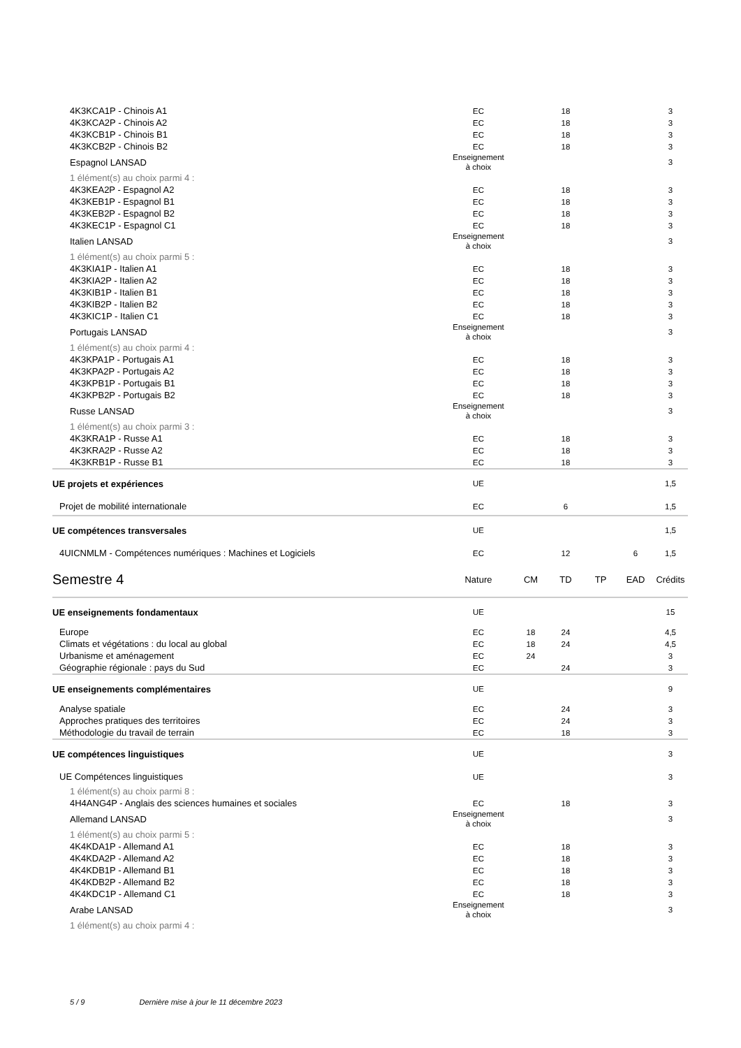| 4K3KCA1P - Chinois A1 | EC | | 18 | | | 3 |
| 4K3KCA2P - Chinois A2 | EC | | 18 | | | 3 |
| 4K3KCB1P - Chinois B1 | EC | | 18 | | | 3 |
| 4K3KCB2P - Chinois B2 | EC | | 18 | | | 3 |
| Espagnol LANSAD | Enseignement à choix | | | | | 3 |
| 1 élément(s) au choix parmi 4 : | | | | | | |
| 4K3KEA2P - Espagnol A2 | EC | | 18 | | | 3 |
| 4K3KEB1P - Espagnol B1 | EC | | 18 | | | 3 |
| 4K3KEB2P - Espagnol B2 | EC | | 18 | | | 3 |
| 4K3KEC1P - Espagnol C1 | EC | | 18 | | | 3 |
| Italien LANSAD | Enseignement à choix | | | | | 3 |
| 1 élément(s) au choix parmi 5 : | | | | | | |
| 4K3KIA1P - Italien A1 | EC | | 18 | | | 3 |
| 4K3KIA2P - Italien A2 | EC | | 18 | | | 3 |
| 4K3KIB1P - Italien B1 | EC | | 18 | | | 3 |
| 4K3KIB2P - Italien B2 | EC | | 18 | | | 3 |
| 4K3KIC1P - Italien C1 | EC | | 18 | | | 3 |
| Portugais LANSAD | Enseignement à choix | | | | | 3 |
| 1 élément(s) au choix parmi 4 : | | | | | | |
| 4K3KPA1P - Portugais A1 | EC | | 18 | | | 3 |
| 4K3KPA2P - Portugais A2 | EC | | 18 | | | 3 |
| 4K3KPB1P - Portugais B1 | EC | | 18 | | | 3 |
| 4K3KPB2P - Portugais B2 | EC | | 18 | | | 3 |
| Russe LANSAD | Enseignement à choix | | | | | 3 |
| 1 élément(s) au choix parmi 3 : | | | | | | |
| 4K3KRA1P - Russe A1 | EC | | 18 | | | 3 |
| 4K3KRA2P - Russe A2 | EC | | 18 | | | 3 |
| 4K3KRB1P - Russe B1 | EC | | 18 | | | 3 |
| UE projets et expériences | UE | | | | | 1,5 |
| Projet de mobilité internationale | EC | | 6 | | | 1,5 |
| UE compétences transversales | UE | | | | | 1,5 |
| 4UICNMLM - Compétences numériques : Machines et Logiciels | EC | | 12 | | 6 | 1,5 |
| Semestre 4 | Nature | CM | TD | TP | EAD | Crédits |
| UE enseignements fondamentaux | UE | | | | | 15 |
| Europe | EC | 18 | 24 | | | 4,5 |
| Climats et végétations : du local au global | EC | 18 | 24 | | | 4,5 |
| Urbanisme et aménagement | EC | 24 | | | | 3 |
| Géographie régionale : pays du Sud | EC | | 24 | | | 3 |
| UE enseignements complémentaires | UE | | | | | 9 |
| Analyse spatiale | EC | | 24 | | | 3 |
| Approches pratiques des territoires | EC | | 24 | | | 3 |
| Méthodologie du travail de terrain | EC | | 18 | | | 3 |
| UE compétences linguistiques | UE | | | | | 3 |
| UE Compétences linguistiques | UE | | | | | 3 |
| 1 élément(s) au choix parmi 8 : | | | | | | |
| 4H4ANG4P - Anglais des sciences humaines et sociales | EC | | 18 | | | 3 |
| Allemand LANSAD | Enseignement à choix | | | | | 3 |
| 1 élément(s) au choix parmi 5 : | | | | | | |
| 4K4KDA1P - Allemand A1 | EC | | 18 | | | 3 |
| 4K4KDA2P - Allemand A2 | EC | | 18 | | | 3 |
| 4K4KDB1P - Allemand B1 | EC | | 18 | | | 3 |
| 4K4KDB2P - Allemand B2 | EC | | 18 | | | 3 |
| 4K4KDC1P - Allemand C1 | EC | | 18 | | | 3 |
| Arabe LANSAD | Enseignement à choix | | | | | 3 |
| 1 élément(s) au choix parmi 4 : | | | | | | |
5 / 9 Dernière mise à jour le 11 décembre 2023